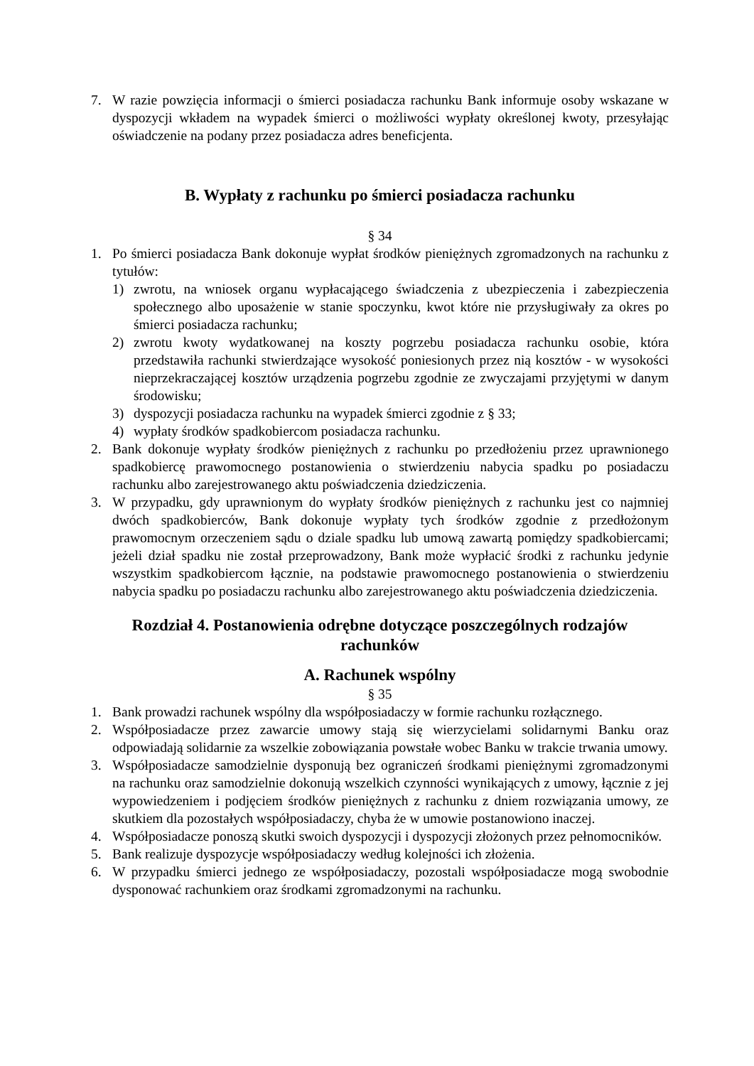7. W razie powzięcia informacji o śmierci posiadacza rachunku Bank informuje osoby wskazane w dyspozycji wkładem na wypadek śmierci o możliwości wypłaty określonej kwoty, przesyłając oświadczenie na podany przez posiadacza adres beneficjenta.
B. Wypłaty z rachunku po śmierci posiadacza rachunku
§ 34
1. Po śmierci posiadacza Bank dokonuje wypłat środków pieniężnych zgromadzonych na rachunku z tytułów:
1) zwrotu, na wniosek organu wypłacającego świadczenia z ubezpieczenia i zabezpieczenia społecznego albo uposażenie w stanie spoczynku, kwot które nie przysługiwały za okres po śmierci posiadacza rachunku;
2) zwrotu kwoty wydatkowanej na koszty pogrzebu posiadacza rachunku osobie, która przedstawiła rachunki stwierdzające wysokość poniesionych przez nią kosztów - w wysokości nieprzekraczającej kosztów urządzenia pogrzebu zgodnie ze zwyczajami przyjętymi w danym środowisku;
3) dyspozycji posiadacza rachunku na wypadek śmierci zgodnie z § 33;
4) wypłaty środków spadkobiercom posiadacza rachunku.
2. Bank dokonuje wypłaty środków pieniężnych z rachunku po przedłożeniu przez uprawnionego spadkobiercę prawomocnego postanowienia o stwierdzeniu nabycia spadku po posiadaczu rachunku albo zarejestrowanego aktu poświadczenia dziedziczenia.
3. W przypadku, gdy uprawnionym do wypłaty środków pieniężnych z rachunku jest co najmniej dwóch spadkobierców, Bank dokonuje wypłaty tych środków zgodnie z przedłożonym prawomocnym orzeczeniem sądu o dziale spadku lub umową zawartą pomiędzy spadkobiercami; jeżeli dział spadku nie został przeprowadzony, Bank może wypłacić środki z rachunku jedynie wszystkim spadkobiercom łącznie, na podstawie prawomocnego postanowienia o stwierdzeniu nabycia spadku po posiadaczu rachunku albo zarejestrowanego aktu poświadczenia dziedziczenia.
Rozdział 4. Postanowienia odrębne dotyczące poszczególnych rodzajów rachunków
A. Rachunek wspólny
§ 35
1. Bank prowadzi rachunek wspólny dla współposiadaczy w formie rachunku rozłącznego.
2. Współposiadacze przez zawarcie umowy stają się wierzycielami solidarnymi Banku oraz odpowiadają solidarnie za wszelkie zobowiązania powstałe wobec Banku w trakcie trwania umowy.
3. Współposiadacze samodzielnie dysponują bez ograniczeń środkami pieniężnymi zgromadzonymi na rachunku oraz samodzielnie dokonują wszelkich czynności wynikających z umowy, łącznie z jej wypowiedzeniem i podjęciem środków pieniężnych z rachunku z dniem rozwiązania umowy, ze skutkiem dla pozostałych współposiadaczy, chyba że w umowie postanowiono inaczej.
4. Współposiadacze ponoszą skutki swoich dyspozycji i dyspozycji złożonych przez pełnomocników.
5. Bank realizuje dyspozycje współposiadaczy według kolejności ich złożenia.
6. W przypadku śmierci jednego ze współposiadaczy, pozostali współposiadacze mogą swobodnie dysponować rachunkiem oraz środkami zgromadzonymi na rachunku.